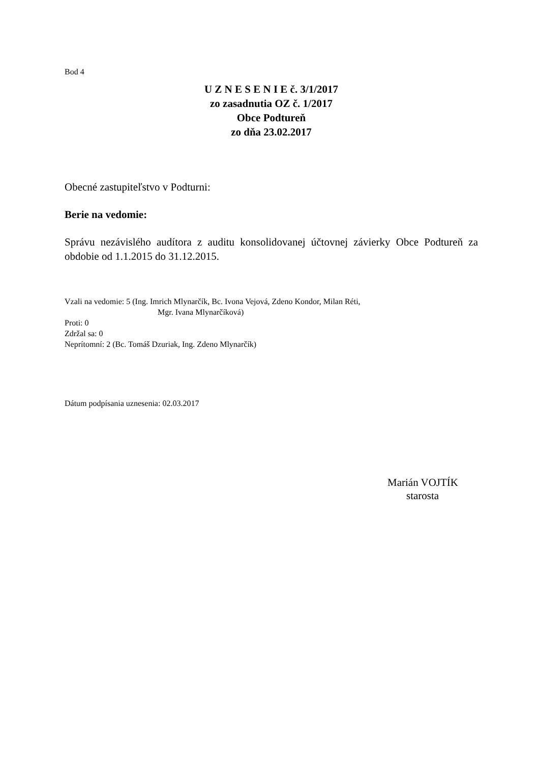Bod 4
U Z N E S E N I E č. 3/1/2017
zo zasadnutia OZ č. 1/2017
Obce Podtureň
zo dňa 23.02.2017
Obecné zastupiteľstvo v Podturni:
Berie na vedomie:
Správu nezávislého audítora z auditu konsolidovanej účtovnej závierky Obce Podtureň za obdobie od 1.1.2015 do 31.12.2015.
Vzali na vedomie: 5 (Ing. Imrich Mlynarčík, Bc. Ivona Vejová, Zdeno Kondor, Milan Réti,
Mgr. Ivana Mlynarčíková)
Proti: 0
Zdržal sa: 0
Neprítomní: 2 (Bc. Tomáš Dzuriak, Ing. Zdeno Mlynarčík)
Dátum podpísania uznesenia: 02.03.2017
Marián VOJTÍK
starosta